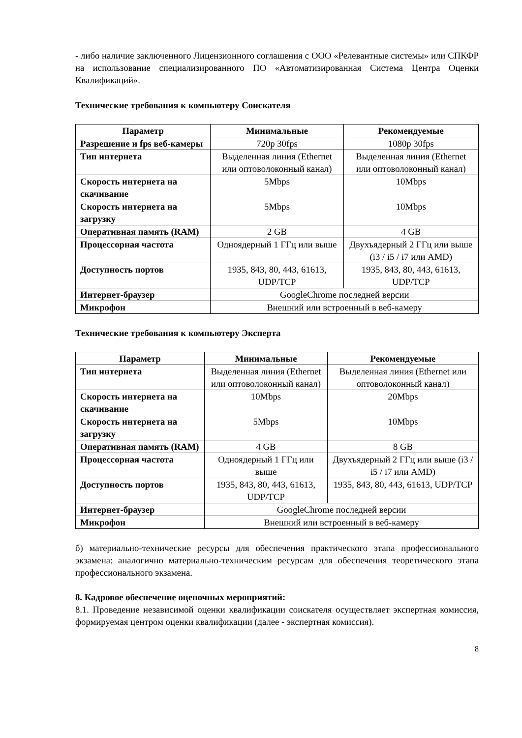- либо наличие заключенного Лицензионного соглашения с ООО «Релевантные системы» или СПКФР на использование специализированного ПО «Автоматизированная Система Центра Оценки Квалификаций».
Технические требования к компьютеру Соискателя
| Параметр | Минимальные | Рекомендуемые |
| --- | --- | --- |
| Разрешение и fps веб-камеры | 720p 30fps | 1080p 30fps |
| Тип интернета | Выделенная линия (Ethernet или оптоволоконный канал) | Выделенная линия (Ethernet или оптоволоконный канал) |
| Скорость интернета на скачивание | 5Mbps | 10Mbps |
| Скорость интернета на загрузку | 5Mbps | 10Mbps |
| Оперативная память (RAM) | 2 GB | 4 GB |
| Процессорная частота | Одноядерный 1 ГГц или выше | Двухъядерный 2 ГГц или выше (i3 / i5 / i7 или AMD) |
| Доступность портов | 1935, 843, 80, 443, 61613, UDP/TCP | 1935, 843, 80, 443, 61613, UDP/TCP |
| Интернет-браузер | GoogleChrome последней версии | |
| Микрофон | Внешний или встроенный в веб-камеру | |
Технические требования к компьютеру Эксперта
| Параметр | Минимальные | Рекомендуемые |
| --- | --- | --- |
| Тип интернета | Выделенная линия (Ethernet или оптоволоконный канал) | Выделенная линия (Ethernet или оптоволоконный канал) |
| Скорость интернета на скачивание | 10Mbps | 20Mbps |
| Скорость интернета на загрузку | 5Mbps | 10Mbps |
| Оперативная память (RAM) | 4 GB | 8 GB |
| Процессорная частота | Одноядерный 1 ГГц или выше | Двухъядерный 2 ГГц или выше (i3 / i5 / i7 или AMD) |
| Доступность портов | 1935, 843, 80, 443, 61613, UDP/TCP | 1935, 843, 80, 443, 61613, UDP/TCP |
| Интернет-браузер | GoogleChrome последней версии | |
| Микрофон | Внешний или встроенный в веб-камеру | |
б) материально-технические ресурсы для обеспечения практического этапа профессионального экзамена: аналогично материально-техническим ресурсам для обеспечения теоретического этапа профессионального экзамена.
8. Кадровое обеспечение оценочных мероприятий:
8.1. Проведение независимой оценки квалификации соискателя осуществляет экспертная комиссия, формируемая центром оценки квалификации (далее - экспертная комиссия).
8